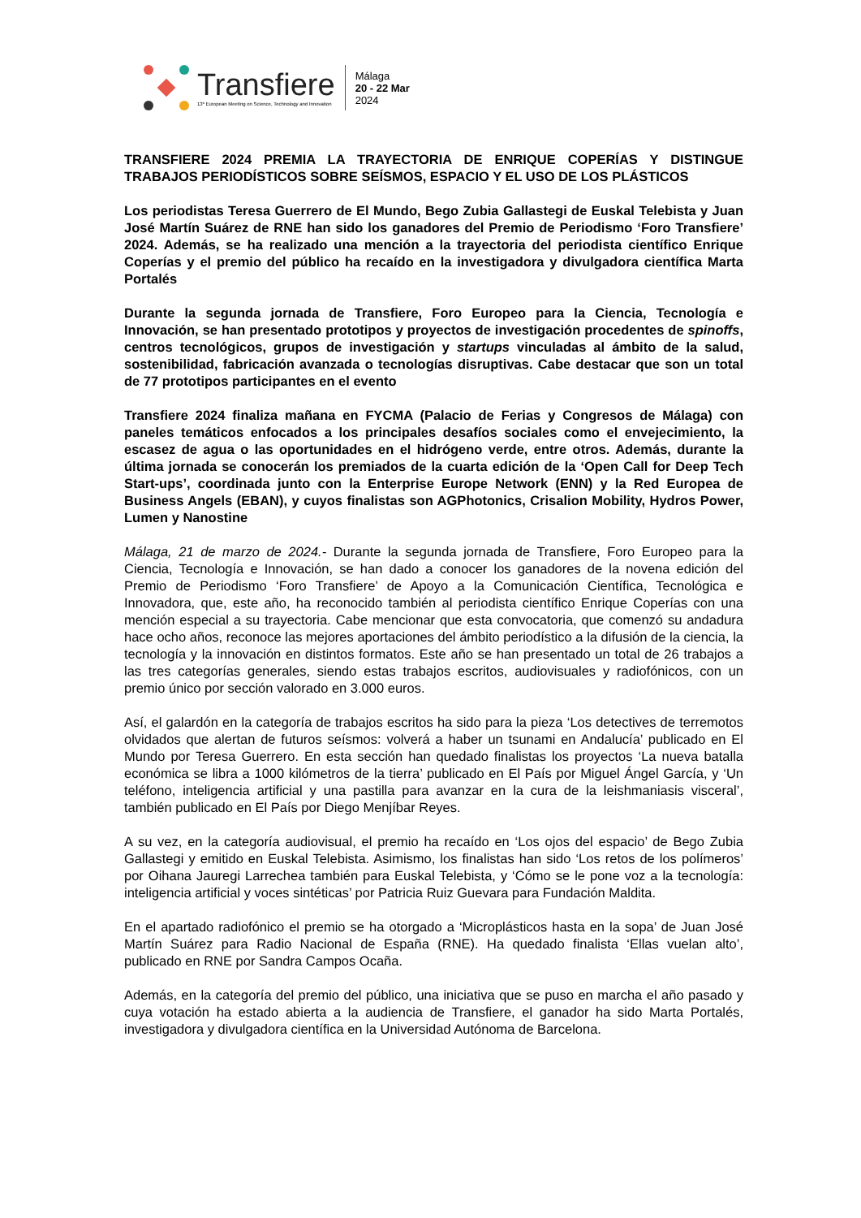Transfiere
13º European Meeting on Science, Technology and Innovation
Málaga
20 - 22 Mar
2024
TRANSFIERE 2024 PREMIA LA TRAYECTORIA DE ENRIQUE COPERÍAS Y DISTINGUE TRABAJOS PERIODÍSTICOS SOBRE SEÍSMOS, ESPACIO Y EL USO DE LOS PLÁSTICOS
Los periodistas Teresa Guerrero de El Mundo, Bego Zubia Gallastegi de Euskal Telebista y Juan José Martín Suárez de RNE han sido los ganadores del Premio de Periodismo ‘Foro Transfiere’ 2024. Además, se ha realizado una mención a la trayectoria del periodista científico Enrique Coperías y el premio del público ha recaído en la investigadora y divulgadora científica Marta Portalés
Durante la segunda jornada de Transfiere, Foro Europeo para la Ciencia, Tecnología e Innovación, se han presentado prototipos y proyectos de investigación procedentes de spinoffs, centros tecnológicos, grupos de investigación y startups vinculadas al ámbito de la salud, sostenibilidad, fabricación avanzada o tecnologías disruptivas. Cabe destacar que son un total de 77 prototipos participantes en el evento
Transfiere 2024 finaliza mañana en FYCMA (Palacio de Ferias y Congresos de Málaga) con paneles temáticos enfocados a los principales desafíos sociales como el envejecimiento, la escasez de agua o las oportunidades en el hidrógeno verde, entre otros. Además, durante la última jornada se conocerán los premiados de la cuarta edición de la ‘Open Call for Deep Tech Start-ups’, coordinada junto con la Enterprise Europe Network (ENN) y la Red Europea de Business Angels (EBAN), y cuyos finalistas son AGPhotonics, Crisalion Mobility, Hydros Power, Lumen y Nanostine
Málaga, 21 de marzo de 2024.- Durante la segunda jornada de Transfiere, Foro Europeo para la Ciencia, Tecnología e Innovación, se han dado a conocer los ganadores de la novena edición del Premio de Periodismo ‘Foro Transfiere’ de Apoyo a la Comunicación Científica, Tecnológica e Innovadora, que, este año, ha reconocido también al periodista científico Enrique Coperías con una mención especial a su trayectoria. Cabe mencionar que esta convocatoria, que comenzó su andadura hace ocho años, reconoce las mejores aportaciones del ámbito periodístico a la difusión de la ciencia, la tecnología y la innovación en distintos formatos. Este año se han presentado un total de 26 trabajos a las tres categorías generales, siendo estas trabajos escritos, audiovisuales y radiofónicos, con un premio único por sección valorado en 3.000 euros.
Así, el galardón en la categoría de trabajos escritos ha sido para la pieza ‘Los detectives de terremotos olvidados que alertan de futuros seísmos: volverá a haber un tsunami en Andalucía’ publicado en El Mundo por Teresa Guerrero. En esta sección han quedado finalistas los proyectos ‘La nueva batalla económica se libra a 1000 kilómetros de la tierra’ publicado en El País por Miguel Ángel García, y ‘Un teléfono, inteligencia artificial y una pastilla para avanzar en la cura de la leishmaniasis visceral’, también publicado en El País por Diego Menjíbar Reyes.
A su vez, en la categoría audiovisual, el premio ha recaído en ‘Los ojos del espacio’ de Bego Zubia Gallastegi y emitido en Euskal Telebista. Asimismo, los finalistas han sido ‘Los retos de los polímeros’ por Oihana Jauregi Larrechea también para Euskal Telebista, y ‘Cómo se le pone voz a la tecnología: inteligencia artificial y voces sintéticas’ por Patricia Ruiz Guevara para Fundación Maldita.
En el apartado radiofónico el premio se ha otorgado a ‘Microplásticos hasta en la sopa’ de Juan José Martín Suárez para Radio Nacional de España (RNE). Ha quedado finalista ‘Ellas vuelan alto’, publicado en RNE por Sandra Campos Ocaña.
Además, en la categoría del premio del público, una iniciativa que se puso en marcha el año pasado y cuya votación ha estado abierta a la audiencia de Transfiere, el ganador ha sido Marta Portalés, investigadora y divulgadora científica en la Universidad Autónoma de Barcelona.